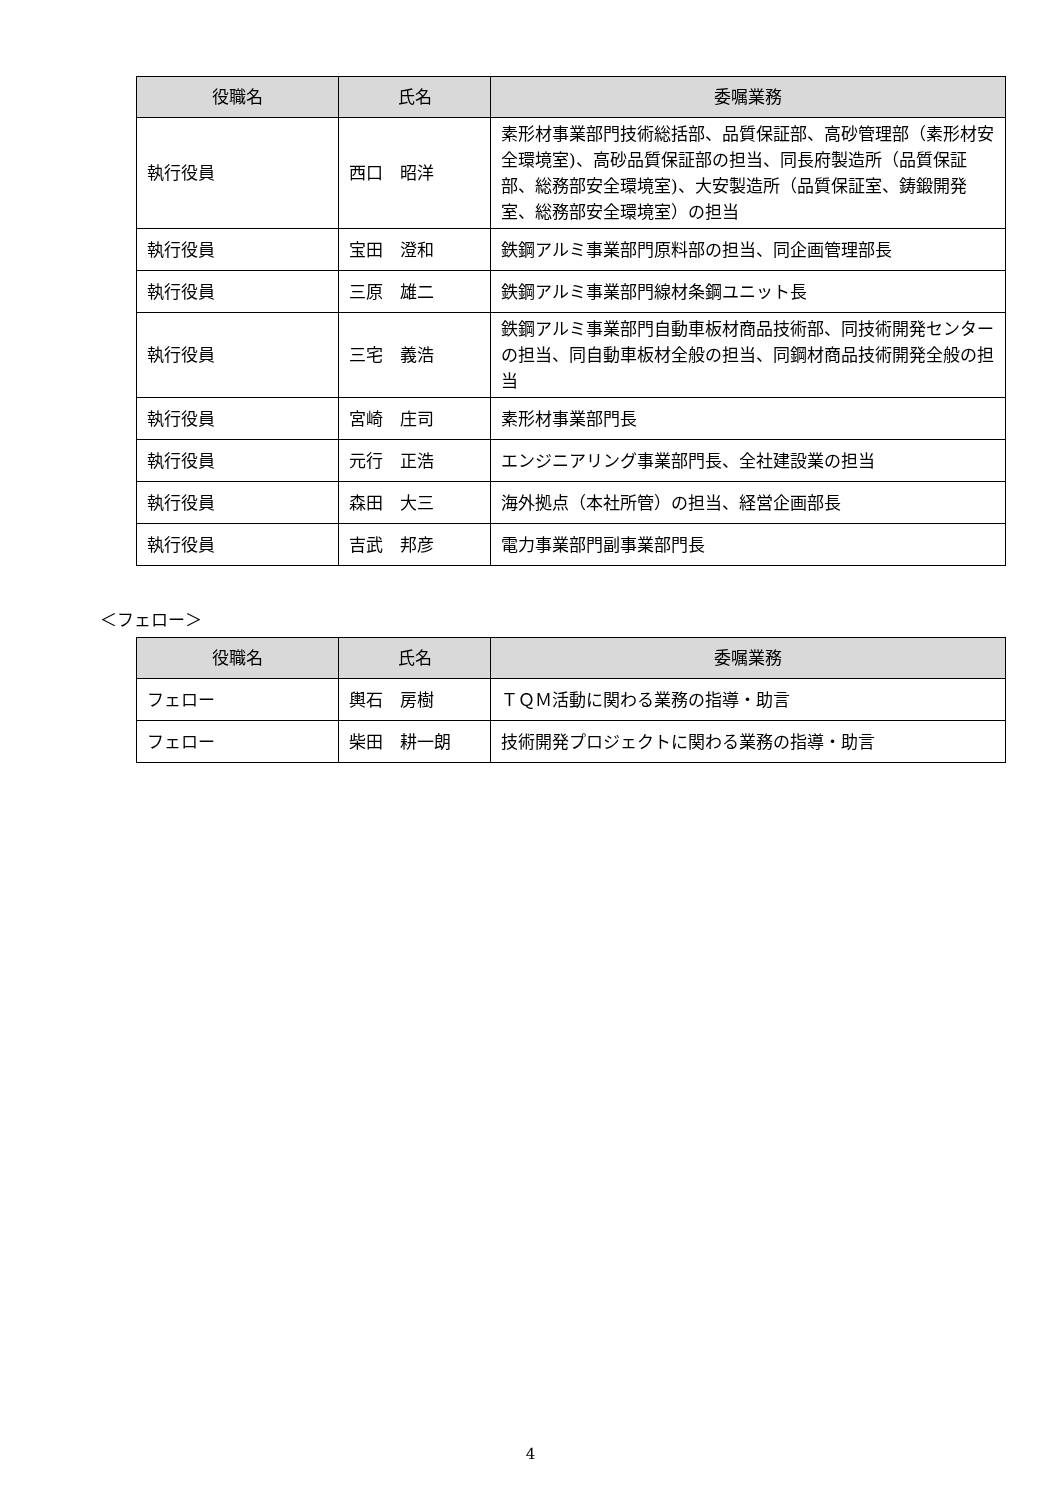| 役職名 | 氏名 | 委嘱業務 |
| --- | --- | --- |
| 執行役員 | 西口 昭洋 | 素形材事業部門技術総括部、品質保証部、高砂管理部（素形材安全環境室)、高砂品質保証部の担当、同長府製造所（品質保証部、総務部安全環境室)、大安製造所（品質保証室、鋳鍛開発室、総務部安全環境室）の担当 |
| 執行役員 | 宝田 澄和 | 鉄鋼アルミ事業部門原料部の担当、同企画管理部長 |
| 執行役員 | 三原 雄二 | 鉄鋼アルミ事業部門線材条鋼ユニット長 |
| 執行役員 | 三宅 義浩 | 鉄鋼アルミ事業部門自動車板材商品技術部、同技術開発センターの担当、同自動車板材全般の担当、同鋼材商品技術開発全般の担当 |
| 執行役員 | 宮崎 庄司 | 素形材事業部門長 |
| 執行役員 | 元行 正浩 | エンジニアリング事業部門長、全社建設業の担当 |
| 執行役員 | 森田 大三 | 海外拠点（本社所管）の担当、経営企画部長 |
| 執行役員 | 吉武 邦彦 | 電力事業部門副事業部門長 |
＜フェロー＞
| 役職名 | 氏名 | 委嘱業務 |
| --- | --- | --- |
| フェロー | 輿石 房樹 | ＴＱＭ活動に関わる業務の指導・助言 |
| フェロー | 柴田 耕一朗 | 技術開発プロジェクトに関わる業務の指導・助言 |
4